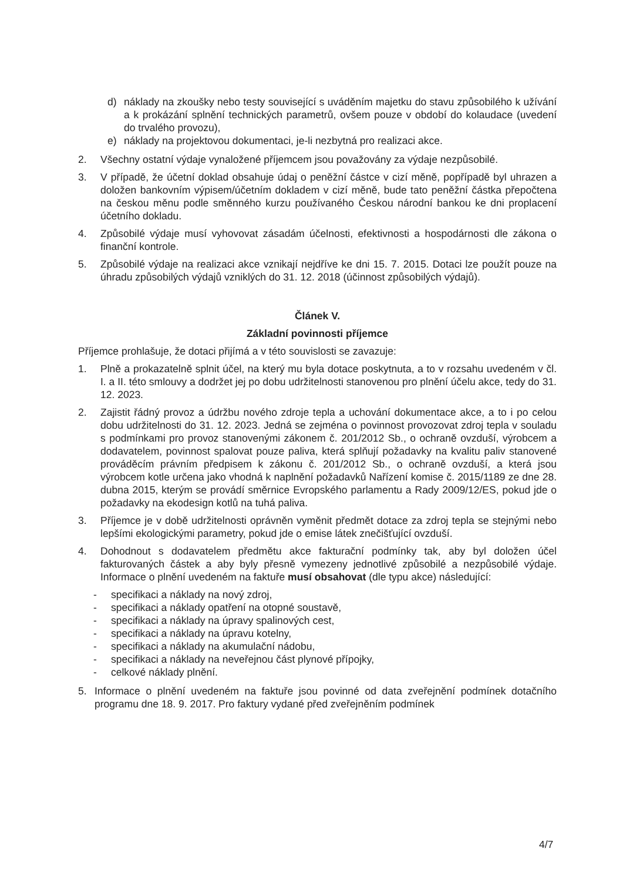d) náklady na zkoušky nebo testy související s uváděním majetku do stavu způsobilého k užívání a k prokázání splnění technických parametrů, ovšem pouze v období do kolaudace (uvedení do trvalého provozu),
e) náklady na projektovou dokumentaci, je-li nezbytná pro realizaci akce.
2. Všechny ostatní výdaje vynaložené příjemcem jsou považovány za výdaje nezpůsobilé.
3. V případě, že účetní doklad obsahuje údaj o peněžní částce v cizí měně, popřípadě byl uhrazen a doložen bankovním výpisem/účetním dokladem v cizí měně, bude tato peněžní částka přepočtena na českou měnu podle směnného kurzu používaného Českou národní bankou ke dni proplacení účetního dokladu.
4. Způsobilé výdaje musí vyhovovat zásadám účelnosti, efektivnosti a hospodárnosti dle zákona o finanční kontrole.
5. Způsobilé výdaje na realizaci akce vznikají nejdříve ke dni 15. 7. 2015. Dotaci lze použít pouze na úhradu způsobilých výdajů vzniklých do 31. 12. 2018 (účinnost způsobilých výdajů).
Článek V.
Základní povinnosti příjemce
Příjemce prohlašuje, že dotaci přijímá a v této souvislosti se zavazuje:
1. Plně a prokazatelně splnit účel, na který mu byla dotace poskytnuta, a to v rozsahu uvedeném v čl. I. a II. této smlouvy a dodržet jej po dobu udržitelnosti stanovenou pro plnění účelu akce, tedy do 31. 12. 2023.
2. Zajistit řádný provoz a údržbu nového zdroje tepla a uchování dokumentace akce, a to i po celou dobu udržitelnosti do 31. 12. 2023. Jedná se zejména o povinnost provozovat zdroj tepla v souladu s podmínkami pro provoz stanovenými zákonem č. 201/2012 Sb., o ochraně ovzduší, výrobcem a dodavatelem, povinnost spalovat pouze paliva, která splňují požadavky na kvalitu paliv stanovené prováděcím právním předpisem k zákonu č. 201/2012 Sb., o ochraně ovzduší, a která jsou výrobcem kotle určena jako vhodná k naplnění požadavků Nařízení komise č. 2015/1189 ze dne 28. dubna 2015, kterým se provádí směrnice Evropského parlamentu a Rady 2009/12/ES, pokud jde o požadavky na ekodesign kotlů na tuhá paliva.
3. Příjemce je v době udržitelnosti oprávněn vyměnit předmět dotace za zdroj tepla se stejnými nebo lepšími ekologickými parametry, pokud jde o emise látek znečišťující ovzduší.
4. Dohodnout s dodavatelem předmětu akce fakturační podmínky tak, aby byl doložen účel fakturovaných částek a aby byly přesně vymezeny jednotlivé způsobilé a nezpůsobilé výdaje. Informace o plnění uvedeném na faktuře musí obsahovat (dle typu akce) následující:
- specifikaci a náklady na nový zdroj,
- specifikaci a náklady opatření na otopné soustavě,
- specifikaci a náklady na úpravy spalinových cest,
- specifikaci a náklady na úpravu kotelny,
- specifikaci a náklady na akumulační nádobu,
- specifikaci a náklady na neveřejnou část plynové přípojky,
- celkové náklady plnění.
5. Informace o plnění uvedeném na faktuře jsou povinné od data zveřejnění podmínek dotačního programu dne 18. 9. 2017. Pro faktury vydané před zveřejněním podmínek
4/7